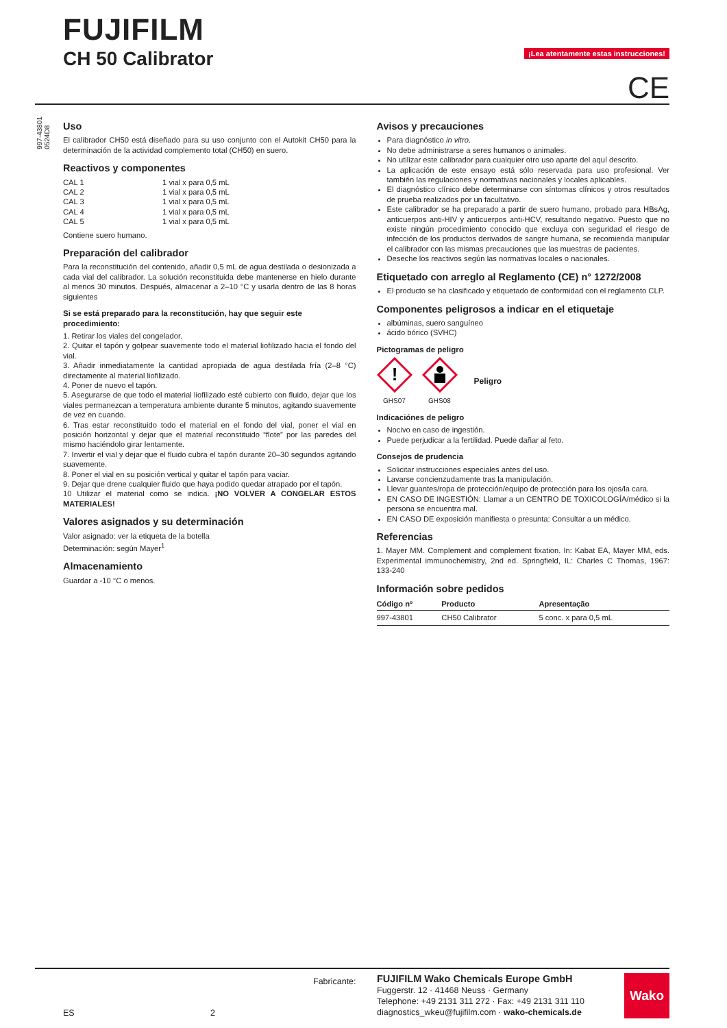FUJIFILM
CH 50 Calibrator
¡Lea atentamente estas instrucciones!
CE
997-43801
0524D8
Uso
El calibrador CH50 está diseñado para su uso conjunto con el Autokit CH50 para la determinación de la actividad complemento total (CH50) en suero.
Reactivos y componentes
| CAL 1 | 1 vial x para 0,5 mL |
| CAL 2 | 1 vial x para 0,5 mL |
| CAL 3 | 1 vial x para 0,5 mL |
| CAL 4 | 1 vial x para 0,5 mL |
| CAL 5 | 1 vial x para 0,5 mL |
Contiene suero humano.
Preparación del calibrador
Para la reconstitución del contenido, añadir 0,5 mL de agua destilada o desionizada a cada vial del calibrador. La solución reconstituida debe mantenerse en hielo durante al menos 30 minutos. Después, almacenar a 2–10 °C y usarla dentro de las 8 horas siguientes
Si se está preparado para la reconstitución, hay que seguir este procedimiento:
1. Retirar los viales del congelador.
2. Quitar el tapón y golpear suavemente todo el material liofilizado hacia el fondo del vial.
3. Añadir inmediatamente la cantidad apropiada de agua destilada fría (2–8 °C) directamente al material liofilizado.
4. Poner de nuevo el tapón.
5. Asegurarse de que todo el material liofilizado esté cubierto con fluido, dejar que los viales permanezcan a temperatura ambiente durante 5 minutos, agitando suavemente de vez en cuando.
6. Tras estar reconstituido todo el material en el fondo del vial, poner el vial en posición horizontal y dejar que el material reconstituido “flote” por las paredes del mismo haciéndolo girar lentamente.
7. Invertir el vial y dejar que el fluido cubra el tapón durante 20–30 segundos agitando suavemente.
8. Poner el vial en su posición vertical y quitar el tapón para vaciar.
9. Dejar que drene cualquier fluido que haya podido quedar atrapado por el tapón.
10 Utilizar el material como se indica. ¡NO VOLVER A CONGELAR ESTOS MATERIALES!
Valores asignados y su determinación
Valor asignado: ver la etiqueta de la botella
Determinación: según Mayer<sup>1</sup>
Almacenamiento
Guardar a -10 °C o menos.
Avisos y precauciones
Para diagnóstico in vitro.
No debe administrarse a seres humanos o animales.
No utilizar este calibrador para cualquier otro uso aparte del aquí descrito.
La aplicación de este ensayo está sólo reservada para uso profesional. Ver también las regulaciones y normativas nacionales y locales aplicables.
El diagnóstico clínico debe determinarse con síntomas clínicos y otros resultados de prueba realizados por un facultativo.
Este calibrador se ha preparado a partir de suero humano, probado para HBsAg, anticuerpos anti-HIV y anticuerpos anti-HCV, resultando negativo. Puesto que no existe ningún procedimiento conocido que excluya con seguridad el riesgo de infección de los productos derivados de sangre humana, se recomienda manipular el calibrador con las mismas precauciones que las muestras de pacientes.
Deseche los reactivos según las normativas locales o nacionales.
Etiquetado con arreglo al Reglamento (CE) n° 1272/2008
El producto se ha clasificado y etiquetado de conformidad con el reglamento CLP.
Componentes peligrosos a indicar en el etiquetaje
albúminas, suero sanguíneo
ácido bórico (SVHC)
Pictogramas de peligro
!
GHS07
GHS08
Peligro
Indicaciónes de peligro
Nocivo en caso de ingestión.
Puede perjudicar a la fertilidad. Puede dañar al feto.
Consejos de prudencia
Solicitar instrucciones especiales antes del uso.
Lavarse concienzudamente tras la manipulación.
Llevar guantes/ropa de protección/equipo de protección para los ojos/la cara.
EN CASO DE INGESTIÓN: Llamar a un CENTRO DE TOXICOLOGÍA/médico si la persona se encuentra mal.
EN CASO DE exposición manifiesta o presunta: Consultar a un médico.
Referencias
1. Mayer MM. Complement and complement fixation. In: Kabat EA, Mayer MM, eds. Experimental immunochemistry, 2nd ed. Springfield, IL: Charles C Thomas, 1967: 133-240
Información sobre pedidos
| Código nº | Producto | Apresentação |
| --- | --- | --- |
| 997-43801 | CH50 Calibrator | 5 conc. x para 0,5 mL |
ES 2
Fabricante:
FUJIFILM Wako Chemicals Europe GmbH
Fuggerstr. 12 · 41468 Neuss · Germany
Telephone: +49 2131 311 272 · Fax: +49 2131 311 110
diagnostics_wkeu@fujifilm.com · wako-chemicals.de
Wako